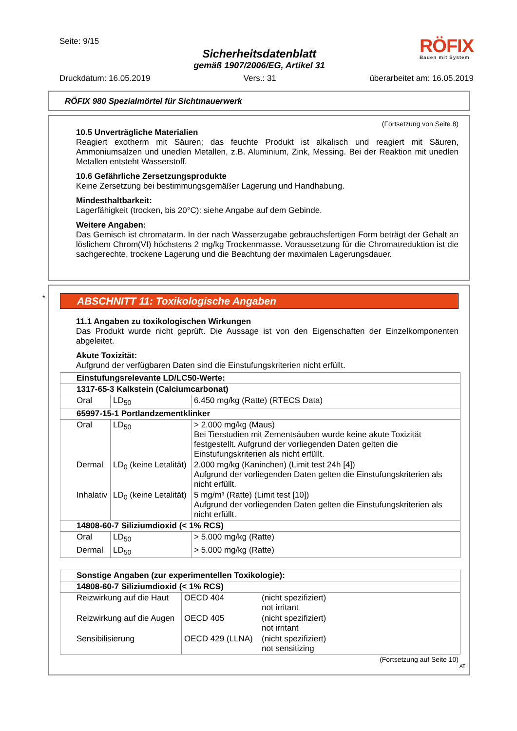Seite: 9/15
Sicherheitsdatenblatt
gemäß 1907/2006/EG, Artikel 31
RÖFIX
Bauen mit System
Druckdatum: 16.05.2019 Vers.: 31 überarbeitet am: 16.05.2019
RÖFIX 980 Spezialmörtel für Sichtmauerwerk
(Fortsetzung von Seite 8)
10.5 Unverträgliche Materialien
Reagiert exotherm mit Säuren; das feuchte Produkt ist alkalisch und reagiert mit Säuren, Ammoniumsalzen und unedlen Metallen, z.B. Aluminium, Zink, Messing. Bei der Reaktion mit unedlen Metallen entsteht Wasserstoff.
10.6 Gefährliche Zersetzungsprodukte
Keine Zersetzung bei bestimmungsgemäßer Lagerung und Handhabung.
Mindesthaltbarkeit:
Lagerfähigkeit (trocken, bis 20°C): siehe Angabe auf dem Gebinde.
Weitere Angaben:
Das Gemisch ist chromatarm. In der nach Wasserzugabe gebrauchsfertigen Form beträgt der Gehalt an löslichem Chrom(VI) höchstens 2 mg/kg Trockenmasse. Voraussetzung für die Chromatreduktion ist die sachgerechte, trockene Lagerung und die Beachtung der maximalen Lagerungsdauer.
*
ABSCHNITT 11: Toxikologische Angaben
11.1 Angaben zu toxikologischen Wirkungen
Das Produkt wurde nicht geprüft. Die Aussage ist von den Eigenschaften der Einzelkomponenten abgeleitet.
Akute Toxizität:
Aufgrund der verfügbaren Daten sind die Einstufungskriterien nicht erfüllt.
| Einstufungsrelevante LD/LC50-Werte: | | |
| 1317-65-3 Kalkstein (Calciumcarbonat) | | |
| Oral | LD<sub>50</sub> | 6.450 mg/kg (Ratte) (RTECS Data) |
| 65997-15-1 Portlandzementklinker | | |
| Oral | LD<sub>50</sub> | > 2.000 mg/kg (Maus) Bei Tierstudien mit Zementsäuben wurde keine akute Toxizität festgestellt. Aufgrund der vorliegenden Daten gelten die Einstufungskriterien als nicht erfüllt. |
| Dermal | LD<sub>0</sub> (keine Letalität) | 2.000 mg/kg (Kaninchen) (Limit test 24h [4]) Aufgrund der vorliegenden Daten gelten die Einstufungskriterien als nicht erfüllt. |
| Inhalativ | LD<sub>0</sub> (keine Letalität) | 5 mg/m³ (Ratte) (Limit test [10]) Aufgrund der vorliegenden Daten gelten die Einstufungskriterien als nicht erfüllt. |
| 14808-60-7 Siliziumdioxid (< 1% RCS) | | |
| Oral | LD<sub>50</sub> | > 5.000 mg/kg (Ratte) |
| Dermal | LD<sub>50</sub> | > 5.000 mg/kg (Ratte) |
| Sonstige Angaben (zur experimentellen Toxikologie): | | |
| 14808-60-7 Siliziumdioxid (< 1% RCS) | | |
| Reizwirkung auf die Haut | OECD 404 | (nicht spezifiziert) not irritant |
| Reizwirkung auf die Augen | OECD 405 | (nicht spezifiziert) not irritant |
| Sensibilisierung | OECD 429 (LLNA) | (nicht spezifiziert) not sensitizing |
(Fortsetzung auf Seite 10)
AT